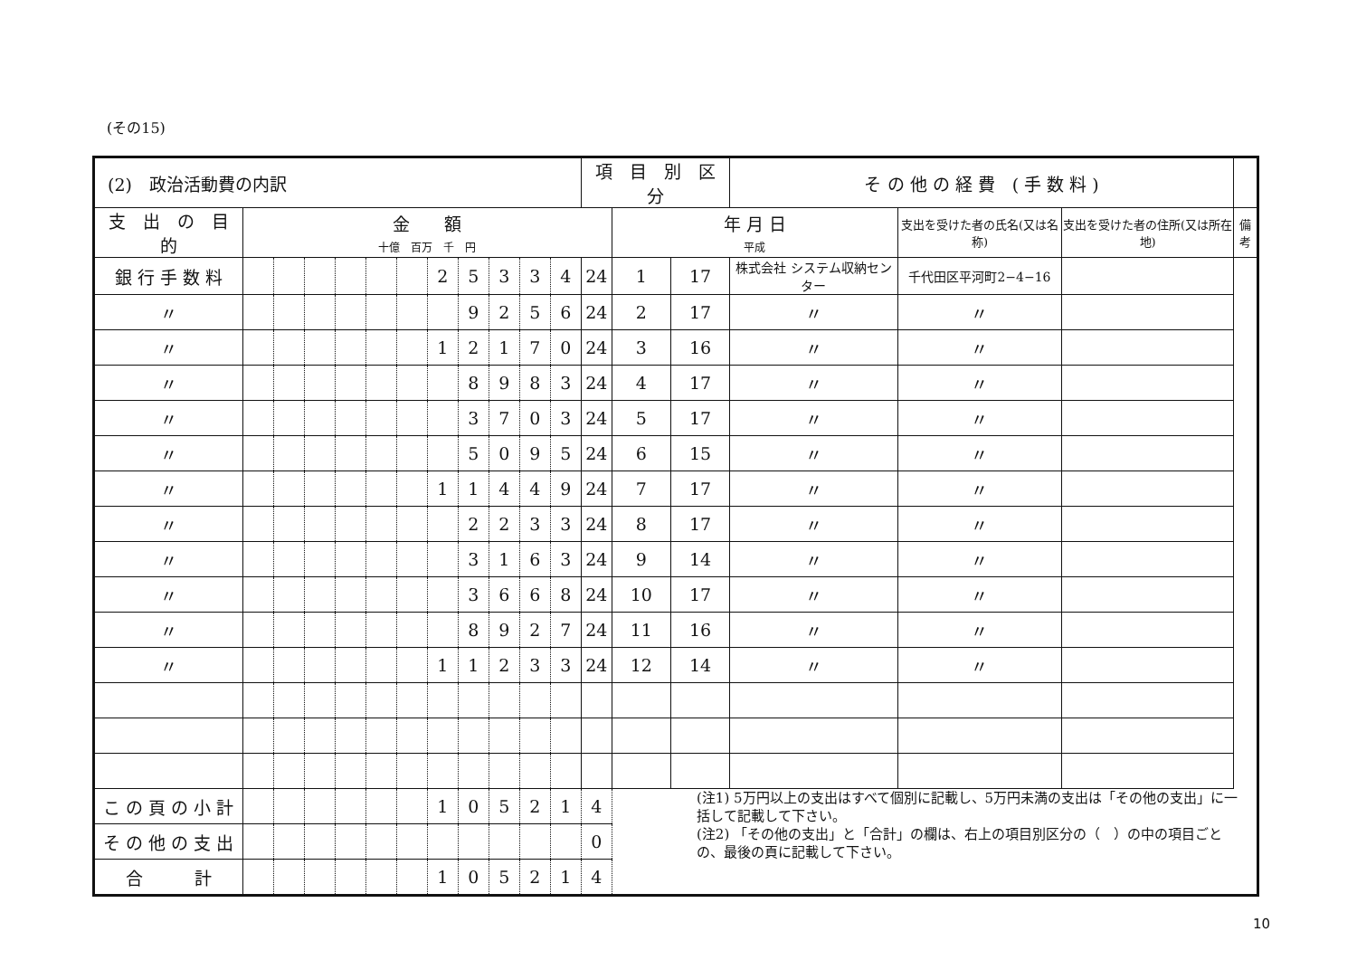(その15)
| (2) 政治活動費の内訳 | | | | | | | | | | | | 項 目 別 区 分 | | | そ の 他 の 経 費 ( 手 数 料 ) | | | |
| 支 出 の 目 的 | 金 額 十億 百万 千 円 | | | | | | | | | | | | 年 月 日 平成 | | | 支出を受けた者の氏名(又は名称) | 支出を受けた者の住所(又は所在地) | 備考 |
| 銀 行 手 数 料 | | | | | | | 2 | 5 | 3 | 3 | 4 | 24 | 1 | 17 | 株式会社 システム収納センター | 千代田区平河町2−4−16 | | |
| 〃 | | | | | | | | 9 | 2 | 5 | 6 | 24 | 2 | 17 | 〃 | 〃 | | |
| 〃 | | | | | | | 1 | 2 | 1 | 7 | 0 | 24 | 3 | 16 | 〃 | 〃 | | |
| 〃 | | | | | | | | 8 | 9 | 8 | 3 | 24 | 4 | 17 | 〃 | 〃 | | |
| 〃 | | | | | | | | 3 | 7 | 0 | 3 | 24 | 5 | 17 | 〃 | 〃 | | |
| 〃 | | | | | | | | 5 | 0 | 9 | 5 | 24 | 6 | 15 | 〃 | 〃 | | |
| 〃 | | | | | | | 1 | 1 | 4 | 4 | 9 | 24 | 7 | 17 | 〃 | 〃 | | |
| 〃 | | | | | | | | 2 | 2 | 3 | 3 | 24 | 8 | 17 | 〃 | 〃 | | |
| 〃 | | | | | | | | 3 | 1 | 6 | 3 | 24 | 9 | 14 | 〃 | 〃 | | |
| 〃 | | | | | | | | 3 | 6 | 6 | 8 | 24 | 10 | 17 | 〃 | 〃 | | |
| 〃 | | | | | | | | 8 | 9 | 2 | 7 | 24 | 11 | 16 | 〃 | 〃 | | |
| 〃 | | | | | | | 1 | 1 | 2 | 3 | 3 | 24 | 12 | 14 | 〃 | 〃 | | |
| こ の 頁 の 小 計 | | | | | | | 1 | 0 | 5 | 2 | 1 | 4 | | | | | | |
| そ の 他 の 支 出 | | | | | | | | | | | | 0 | | | | | | |
| 合 計 | | | | | | | 1 | 0 | 5 | 2 | 1 | 4 | | | | | | |
(注1) 5万円以上の支出はすべて個別に記載し、5万円未満の支出は「その他の支出」に一括して記載して下さい。
(注2) 「その他の支出」と「合計」の欄は、右上の項目別区分の（　）の中の項目ごとの、最後の頁に記載して下さい。
10